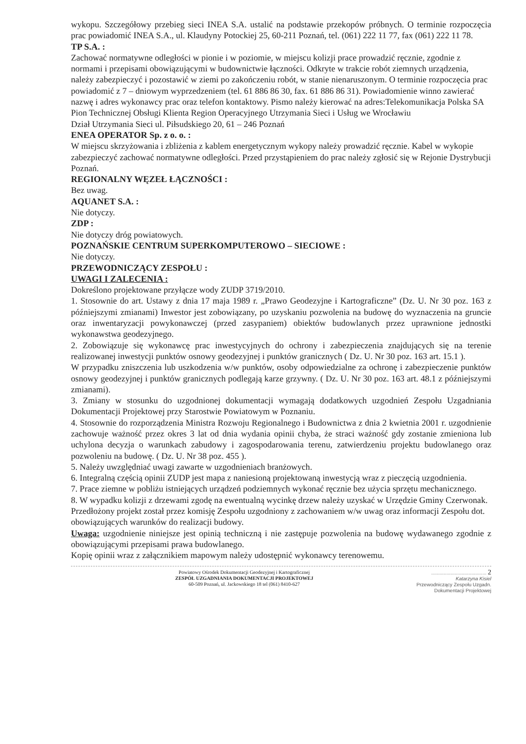wykopu. Szczegółowy przebieg sieci INEA S.A. ustalić na podstawie przekopów próbnych. O terminie rozpoczęcia prac powiadomić INEA S.A., ul. Klaudyny Potockiej 25, 60-211 Poznań, tel. (061) 222 11 77, fax (061) 222 11 78.
TP S.A. :
Zachować normatywne odległości w pionie i w poziomie, w miejscu kolizji prace prowadzić ręcznie, zgodnie z normami i przepisami obowiązującymi w budownictwie łączności. Odkryte w trakcie robót ziemnych urządzenia, należy zabezpieczyć i pozostawić w ziemi po zakończeniu robót, w stanie nienaruszonym. O terminie rozpoczęcia prac powiadomić z 7 – dniowym wyprzedzeniem (tel. 61 886 86 30, fax. 61 886 86 31). Powiadomienie winno zawierać nazwę i adres wykonawcy prac oraz telefon kontaktowy. Pismo należy kierować na adres:Telekomunikacja Polska SA
Pion Technicznej Obsługi Klienta Region Operacyjnego Utrzymania Sieci i Usług we Wrocławiu
Dział Utrzymania Sieci ul. Piłsudskiego 20, 61 – 246 Poznań
ENEA OPERATOR Sp. z o. o. :
W miejscu skrzyżowania i zbliżenia z kablem energetycznym wykopy należy prowadzić ręcznie. Kabel w wykopie zabezpieczyć zachować normatywne odległości. Przed przystąpieniem do prac należy zgłosić się w Rejonie Dystrybucji Poznań.
REGIONALNY WĘZEŁ ŁĄCZNOŚCI :
Bez uwag.
AQUANET S.A. :
Nie dotyczy.
ZDP :
Nie dotyczy dróg powiatowych.
POZNAŃSKIE CENTRUM SUPERKOMPUTEROWO – SIECIOWE :
Nie dotyczy.
PRZEWODNICZĄCY ZESPOŁU :
UWAGI I ZALECENIA :
Dokreślono projektowane przyłącze wody ZUDP 3719/2010.
1. Stosownie do art. Ustawy z dnia 17 maja 1989 r. „Prawo Geodezyjne i Kartograficzne” (Dz. U. Nr 30 poz. 163 z późniejszymi zmianami) Inwestor jest zobowiązany, po uzyskaniu pozwolenia na budowę do wyznaczenia na gruncie oraz inwentaryzacji powykonawczej (przed zasypaniem) obiektów budowlanych przez uprawnione jednostki wykonawstwa geodezyjnego.
2. Zobowiązuje się wykonawcę prac inwestycyjnych do ochrony i zabezpieczenia znajdujących się na terenie realizowanej inwestycji punktów osnowy geodezyjnej i punktów granicznych ( Dz. U. Nr 30 poz. 163 art. 15.1 ).
W przypadku zniszczenia lub uszkodzenia w/w punktów, osoby odpowiedzialne za ochronę i zabezpieczenie punktów osnowy geodezyjnej i punktów granicznych podlegają karze grzywny. ( Dz. U. Nr 30 poz. 163 art. 48.1 z późniejszymi zmianami).
3. Zmiany w stosunku do uzgodnionej dokumentacji wymagają dodatkowych uzgodnień Zespołu Uzgadniania Dokumentacji Projektowej przy Starostwie Powiatowym w Poznaniu.
4. Stosownie do rozporządzenia Ministra Rozwoju Regionalnego i Budownictwa z dnia 2 kwietnia 2001 r. uzgodnienie zachowuje ważność przez okres 3 lat od dnia wydania opinii chyba, że straci ważność gdy zostanie zmieniona lub uchylona decyzja o warunkach zabudowy i zagospodarowania terenu, zatwierdzeniu projektu budowlanego oraz pozwoleniu na budowę. ( Dz. U. Nr 38 poz. 455 ).
5. Należy uwzględniać uwagi zawarte w uzgodnieniach branżowych.
6. Integralną częścią opinii ZUDP jest mapa z naniesioną projektowaną inwestycją wraz z pieczęcią uzgodnienia.
7. Prace ziemne w pobliżu istniejących urządzeń podziemnych wykonać ręcznie bez użycia sprzętu mechanicznego.
8. W wypadku kolizji z drzewami zgodę na ewentualną wycinkę drzew należy uzyskać w Urzędzie Gminy Czerwonak.
Przedłożony projekt został przez komisję Zespołu uzgodniony z zachowaniem w/w uwag oraz informacji Zespołu dot. obowiązujących warunków do realizacji budowy.
Uwaga: uzgodnienie niniejsze jest opinią techniczną i nie zastępuje pozwolenia na budowę wydawanego zgodnie z obowiązującymi przepisami prawa budowlanego.
Kopię opinii wraz z załącznikiem mapowym należy udostępnić wykonawcy terenowemu.
Powiatowy Ośrodek Dokumentacji Geodezyjnej i Kartograficznej
ZESPÓŁ UZGADNIANIA DOKUMENTACJI PROJEKTOWEJ
60-509 Poznań, ul. Jackowskiego 18 tel (061) 8410-627
........................................ 2
Katarzyna Kisiel
Przewodniczący Zespołu Uzgadn.
Dokumentacji Projektowej